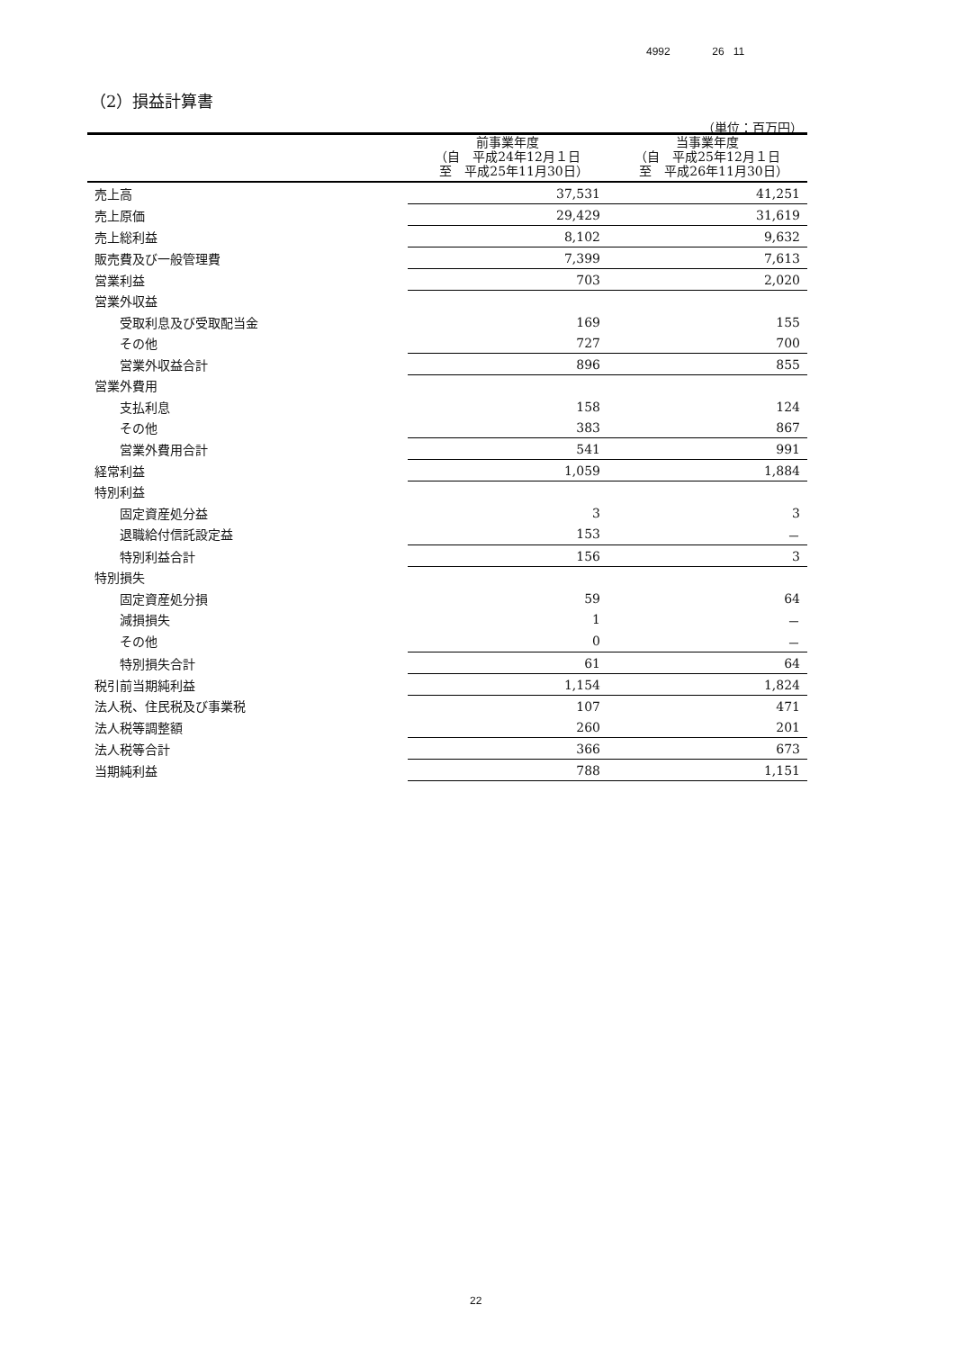4992 26 11
（2）損益計算書
（単位：百万円）
| | 前事業年度 （自 平成24年12月１日 至 平成25年11月30日） | 当事業年度 （自 平成25年12月１日 至 平成26年11月30日） |
| --- | --- | --- |
| 売上高 | 37,531 | 41,251 |
| 売上原価 | 29,429 | 31,619 |
| 売上総利益 | 8,102 | 9,632 |
| 販売費及び一般管理費 | 7,399 | 7,613 |
| 営業利益 | 703 | 2,020 |
| 営業外収益 | | |
| 受取利息及び受取配当金 | 169 | 155 |
| その他 | 727 | 700 |
| 営業外収益合計 | 896 | 855 |
| 営業外費用 | | |
| 支払利息 | 158 | 124 |
| その他 | 383 | 867 |
| 営業外費用合計 | 541 | 991 |
| 経常利益 | 1,059 | 1,884 |
| 特別利益 | | |
| 固定資産処分益 | 3 | 3 |
| 退職給付信託設定益 | 153 | － |
| 特別利益合計 | 156 | 3 |
| 特別損失 | | |
| 固定資産処分損 | 59 | 64 |
| 減損損失 | 1 | － |
| その他 | 0 | － |
| 特別損失合計 | 61 | 64 |
| 税引前当期純利益 | 1,154 | 1,824 |
| 法人税、住民税及び事業税 | 107 | 471 |
| 法人税等調整額 | 260 | 201 |
| 法人税等合計 | 366 | 673 |
| 当期純利益 | 788 | 1,151 |
22